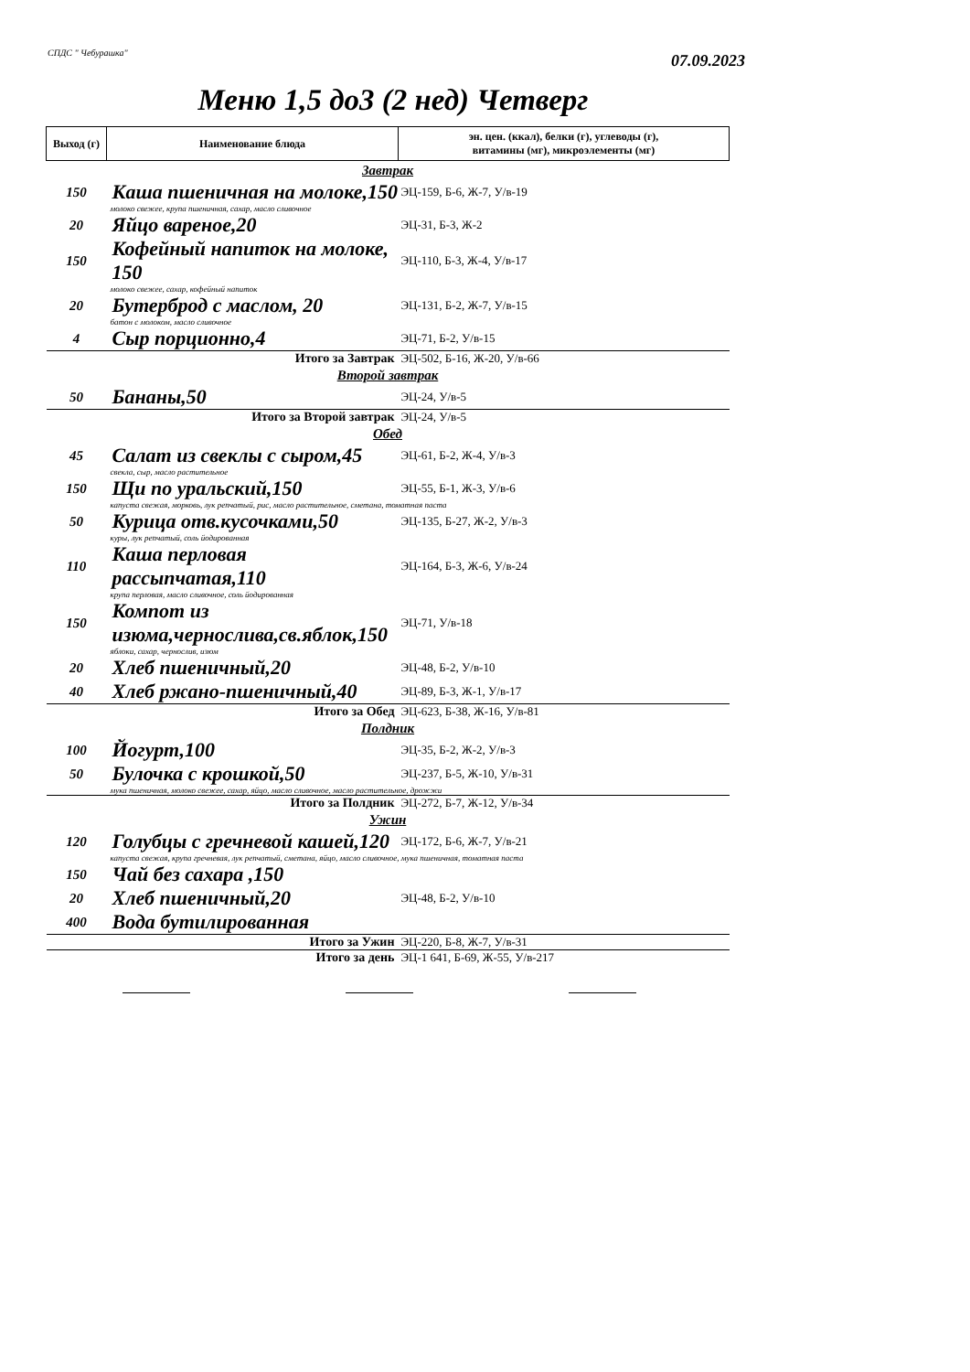СПДС " Чебурашка"
07.09.2023
Меню 1,5 до3 (2 нед) Четверг
| Выход (г) | Наименование блюда | эн. цен. (ккал), белки (г), углеводы (г), витамины (мг), микроэлементы (мг) |
| --- | --- | --- |
| Завтрак | | |
| 150 | Каша пшеничная на молоке,150 | ЭЦ-159, Б-6, Ж-7, У/в-19 |
| молоко свежее, крупа пшеничная, сахар, масло сливочное | | |
| 20 | Яйцо вареное,20 | ЭЦ-31, Б-3, Ж-2 |
| 150 | Кофейный напиток на молоке, 150 | ЭЦ-110, Б-3, Ж-4, У/в-17 |
| молоко свежее, сахар, кофейный напиток | | |
| 20 | Бутерброд с маслом, 20 | ЭЦ-131, Б-2, Ж-7, У/в-15 |
| батон с молоком, масло сливочное | | |
| 4 | Сыр порционно,4 | ЭЦ-71, Б-2, У/в-15 |
| Итого за Завтрак | | ЭЦ-502, Б-16, Ж-20, У/в-66 |
| Второй завтрак | | |
| 50 | Бананы,50 | ЭЦ-24, У/в-5 |
| Итого за Второй завтрак | | ЭЦ-24, У/в-5 |
| Обед | | |
| 45 | Салат из свеклы с сыром,45 | ЭЦ-61, Б-2, Ж-4, У/в-3 |
| свекла, сыр, масло растительное | | |
| 150 | Щи по уральский,150 | ЭЦ-55, Б-1, Ж-3, У/в-6 |
| капуста свежая, морковь, лук репчатый, рис, масло растительное, сметана, томатная паста | | |
| 50 | Курица отв.кусочками,50 | ЭЦ-135, Б-27, Ж-2, У/в-3 |
| куры, лук репчатый, соль йодированная | | |
| 110 | Каша перловая рассыпчатая,110 | ЭЦ-164, Б-3, Ж-6, У/в-24 |
| крупа перловая, масло сливочное, соль йодированная | | |
| 150 | Компот из изюма,чернослива,св.яблок,150 | ЭЦ-71, У/в-18 |
| яблоки, сахар, чернослив, изюм | | |
| 20 | Хлеб пшеничный,20 | ЭЦ-48, Б-2, У/в-10 |
| 40 | Хлеб ржано-пшеничный,40 | ЭЦ-89, Б-3, Ж-1, У/в-17 |
| Итого за Обед | | ЭЦ-623, Б-38, Ж-16, У/в-81 |
| Полдник | | |
| 100 | Йогурт,100 | ЭЦ-35, Б-2, Ж-2, У/в-3 |
| 50 | Булочка с крошкой,50 | ЭЦ-237, Б-5, Ж-10, У/в-31 |
| мука пшеничная, молоко свежее, сахар, яйцо, масло сливочное, масло растительное, дрожжи | | |
| Итого за Полдник | | ЭЦ-272, Б-7, Ж-12, У/в-34 |
| Ужин | | |
| 120 | Голубцы с гречневой кашей,120 | ЭЦ-172, Б-6, Ж-7, У/в-21 |
| капуста свежая, крупа гречневая, лук репчатый, сметана, яйцо, масло сливочное, мука пшеничная, томатная паста | | |
| 150 | Чай без сахара ,150 | |
| 20 | Хлеб пшеничный,20 | ЭЦ-48, Б-2, У/в-10 |
| 400 | Вода бутилированная | |
| Итого за Ужин | | ЭЦ-220, Б-8, Ж-7, У/в-31 |
| Итого за день | | ЭЦ-1 641, Б-69, Ж-55, У/в-217 |